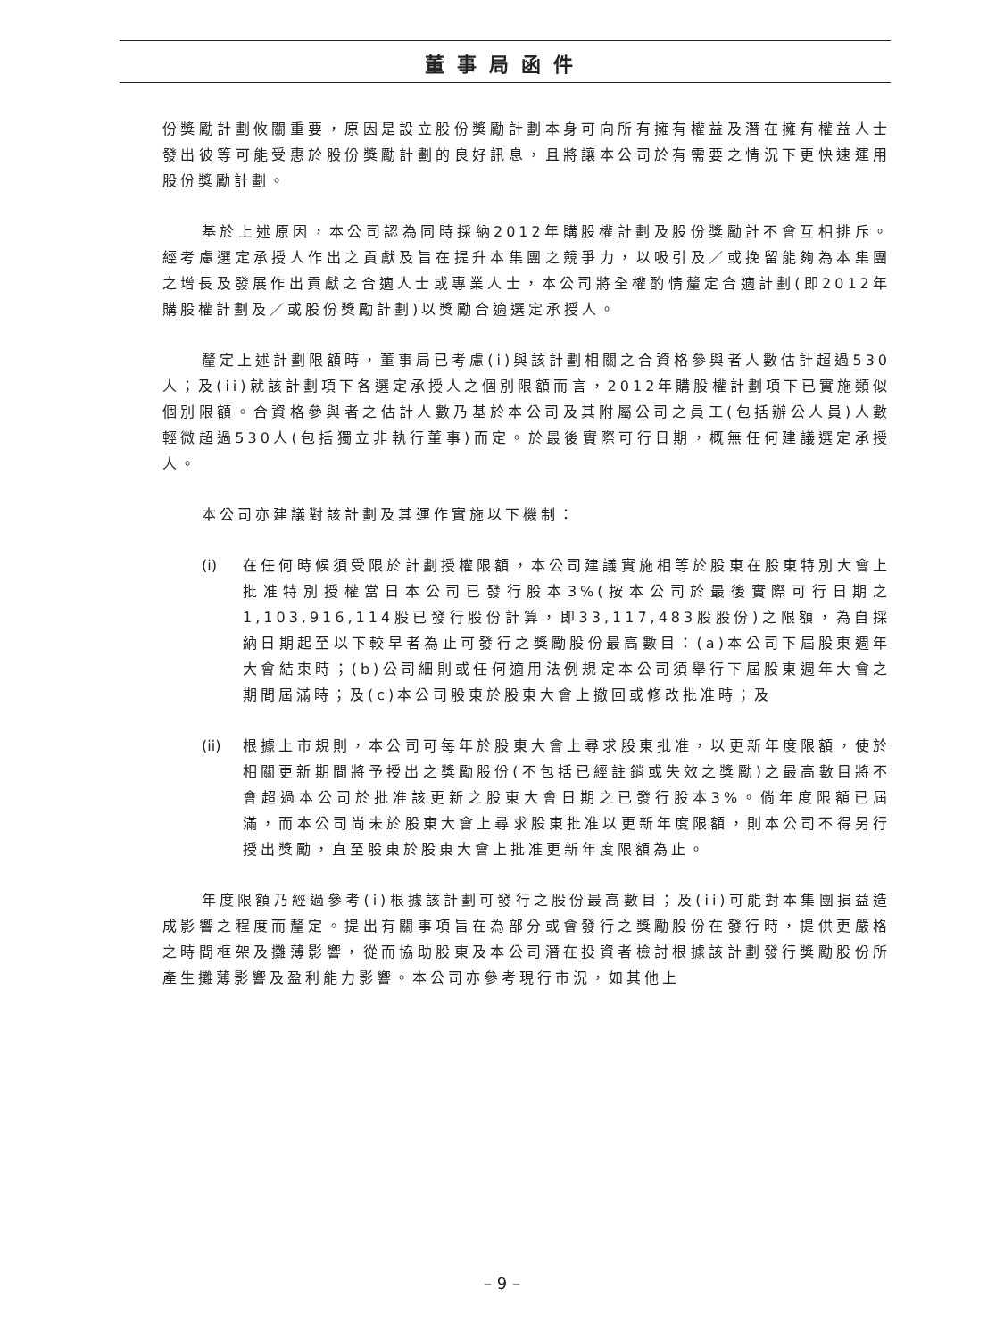董事局函件
份獎勵計劃攸關重要，原因是設立股份獎勵計劃本身可向所有擁有權益及潛在擁有權益人士發出彼等可能受惠於股份獎勵計劃的良好訊息，且將讓本公司於有需要之情況下更快速運用股份獎勵計劃。
基於上述原因，本公司認為同時採納2012年購股權計劃及股份獎勵計不會互相排斥。經考慮選定承授人作出之貢獻及旨在提升本集團之競爭力，以吸引及／或挽留能夠為本集團之增長及發展作出貢獻之合適人士或專業人士，本公司將全權酌情釐定合適計劃(即2012年購股權計劃及／或股份獎勵計劃)以獎勵合適選定承授人。
釐定上述計劃限額時，董事局已考慮(i)與該計劃相關之合資格參與者人數估計超過530人；及(ii)就該計劃項下各選定承授人之個別限額而言，2012年購股權計劃項下已實施類似個別限額。合資格參與者之估計人數乃基於本公司及其附屬公司之員工(包括辦公人員)人數輕微超過530人(包括獨立非執行董事)而定。於最後實際可行日期，概無任何建議選定承授人。
本公司亦建議對該計劃及其運作實施以下機制：
(i) 在任何時候須受限於計劃授權限額，本公司建議實施相等於股東在股東特別大會上批准特別授權當日本公司已發行股本3%(按本公司於最後實際可行日期之1,103,916,114股已發行股份計算，即33,117,483股股份)之限額，為自採納日期起至以下較早者為止可發行之獎勵股份最高數目：(a)本公司下屆股東週年大會結束時；(b)公司細則或任何適用法例規定本公司須舉行下屆股東週年大會之期間屆滿時；及(c)本公司股東於股東大會上撤回或修改批准時；及
(ii) 根據上市規則，本公司可每年於股東大會上尋求股東批准，以更新年度限額，使於相關更新期間將予授出之獎勵股份(不包括已經註銷或失效之獎勵)之最高數目將不會超過本公司於批准該更新之股東大會日期之已發行股本3%。倘年度限額已屆滿，而本公司尚未於股東大會上尋求股東批准以更新年度限額，則本公司不得另行授出獎勵，直至股東於股東大會上批准更新年度限額為止。
年度限額乃經過參考(i)根據該計劃可發行之股份最高數目；及(ii)可能對本集團損益造成影響之程度而釐定。提出有關事項旨在為部分或會發行之獎勵股份在發行時，提供更嚴格之時間框架及攤薄影響，從而協助股東及本公司潛在投資者檢討根據該計劃發行獎勵股份所產生攤薄影響及盈利能力影響。本公司亦參考現行市況，如其他上
– 9 –